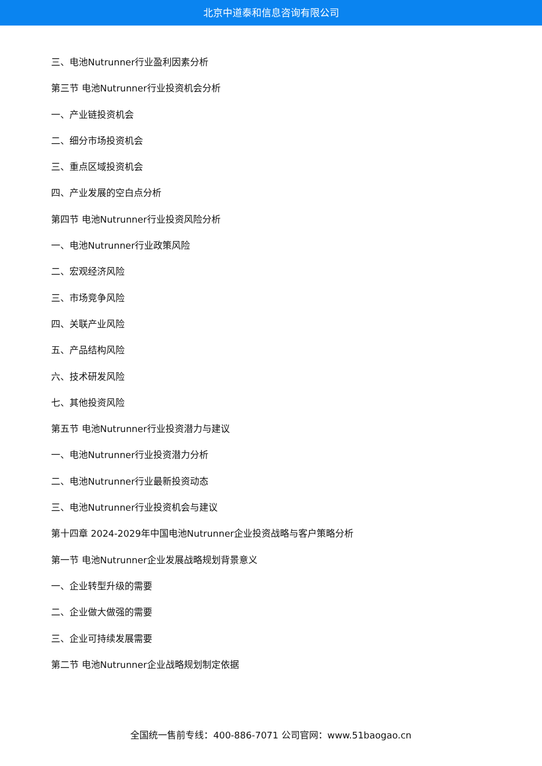北京中道泰和信息咨询有限公司
三、电池Nutrunner行业盈利因素分析
第三节 电池Nutrunner行业投资机会分析
一、产业链投资机会
二、细分市场投资机会
三、重点区域投资机会
四、产业发展的空白点分析
第四节 电池Nutrunner行业投资风险分析
一、电池Nutrunner行业政策风险
二、宏观经济风险
三、市场竞争风险
四、关联产业风险
五、产品结构风险
六、技术研发风险
七、其他投资风险
第五节 电池Nutrunner行业投资潜力与建议
一、电池Nutrunner行业投资潜力分析
二、电池Nutrunner行业最新投资动态
三、电池Nutrunner行业投资机会与建议
第十四章 2024-2029年中国电池Nutrunner企业投资战略与客户策略分析
第一节 电池Nutrunner企业发展战略规划背景意义
一、企业转型升级的需要
二、企业做大做强的需要
三、企业可持续发展需要
第二节 电池Nutrunner企业战略规划制定依据
全国统一售前专线：400-886-7071 公司官网：www.51baogao.cn